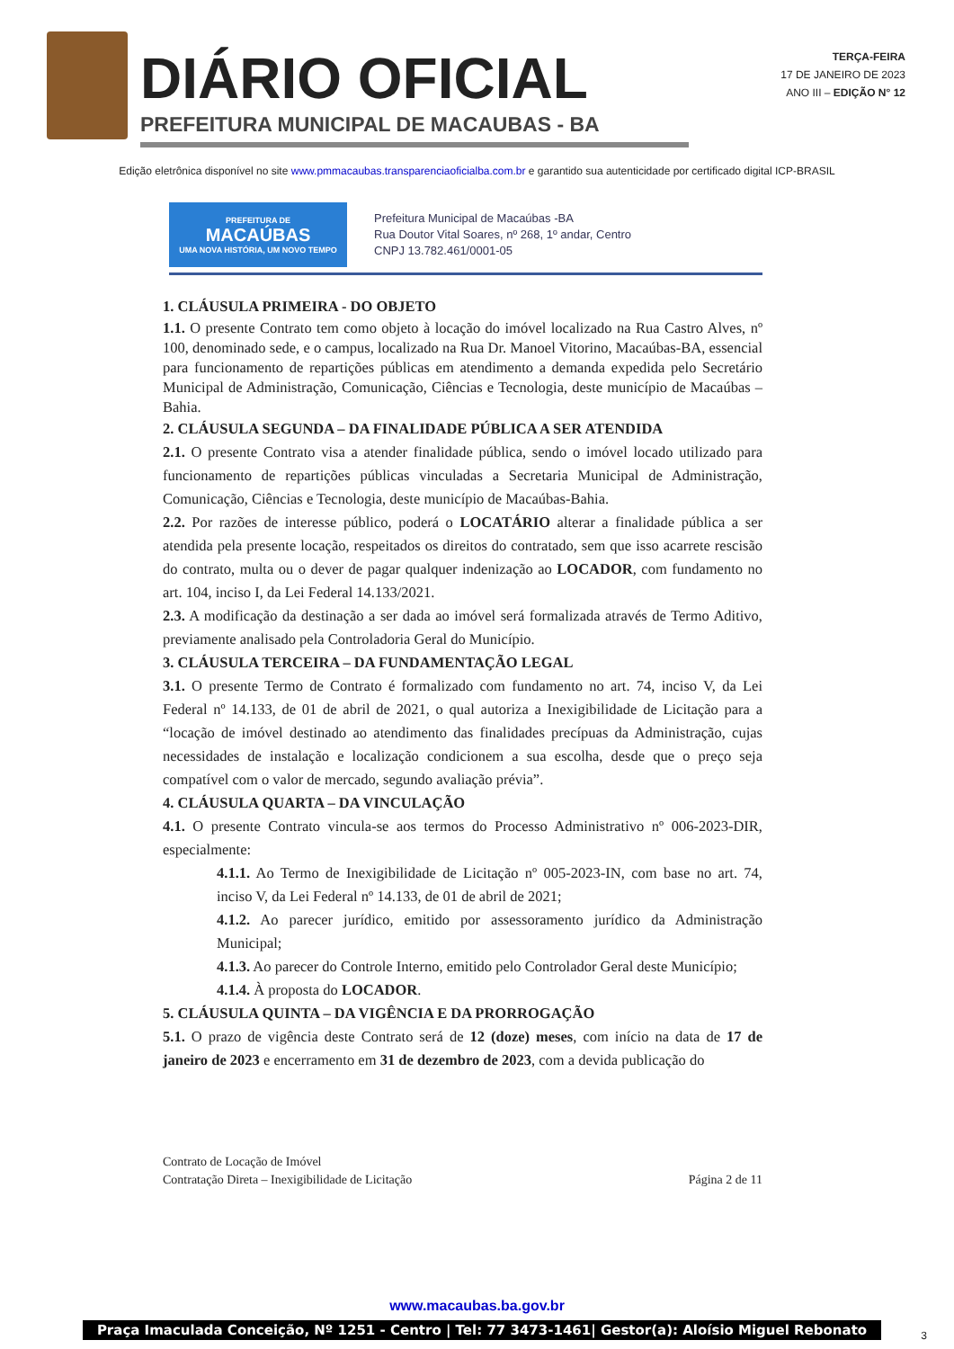DIÁRIO OFICIAL
PREFEITURA MUNICIPAL DE MACAUBAS - BA
TERÇA-FEIRA
17 DE JANEIRO DE 2023
ANO III – EDIÇÃO N° 12
Edição eletrônica disponível no site www.pmmacaubas.transparenciaoficialba.com.br e garantido sua autenticidade por certificado digital ICP-BRASIL
PREFEITURA DE
MACAÚBAS
UMA NOVA HISTÓRIA, UM NOVO TEMPO
Prefeitura Municipal de Macaúbas -BA
Rua Doutor Vital Soares, nº 268, 1º andar, Centro
CNPJ 13.782.461/0001-05
1. CLÁUSULA PRIMEIRA - DO OBJETO
1.1. O presente Contrato tem como objeto à locação do imóvel localizado na Rua Castro Alves, nº 100, denominado sede, e o campus, localizado na Rua Dr. Manoel Vitorino, Macaúbas-BA, essencial para funcionamento de repartições públicas em atendimento a demanda expedida pelo Secretário Municipal de Administração, Comunicação, Ciências e Tecnologia, deste município de Macaúbas – Bahia.
2. CLÁUSULA SEGUNDA – DA FINALIDADE PÚBLICA A SER ATENDIDA
2.1. O presente Contrato visa a atender finalidade pública, sendo o imóvel locado utilizado para funcionamento de repartições públicas vinculadas a Secretaria Municipal de Administração, Comunicação, Ciências e Tecnologia, deste município de Macaúbas-Bahia.
2.2. Por razões de interesse público, poderá o LOCATÁRIO alterar a finalidade pública a ser atendida pela presente locação, respeitados os direitos do contratado, sem que isso acarrete rescisão do contrato, multa ou o dever de pagar qualquer indenização ao LOCADOR, com fundamento no art. 104, inciso I, da Lei Federal 14.133/2021.
2.3. A modificação da destinação a ser dada ao imóvel será formalizada através de Termo Aditivo, previamente analisado pela Controladoria Geral do Município.
3. CLÁUSULA TERCEIRA – DA FUNDAMENTAÇÃO LEGAL
3.1. O presente Termo de Contrato é formalizado com fundamento no art. 74, inciso V, da Lei Federal nº 14.133, de 01 de abril de 2021, o qual autoriza a Inexigibilidade de Licitação para a “locação de imóvel destinado ao atendimento das finalidades precípuas da Administração, cujas necessidades de instalação e localização condicionem a sua escolha, desde que o preço seja compatível com o valor de mercado, segundo avaliação prévia”.
4. CLÁUSULA QUARTA – DA VINCULAÇÃO
4.1. O presente Contrato vincula-se aos termos do Processo Administrativo nº 006-2023-DIR, especialmente:
4.1.1. Ao Termo de Inexigibilidade de Licitação nº 005-2023-IN, com base no art. 74, inciso V, da Lei Federal nº 14.133, de 01 de abril de 2021;
4.1.2. Ao parecer jurídico, emitido por assessoramento jurídico da Administração Municipal;
4.1.3. Ao parecer do Controle Interno, emitido pelo Controlador Geral deste Município;
4.1.4. À proposta do LOCADOR.
5. CLÁUSULA QUINTA – DA VIGÊNCIA E DA PRORROGAÇÃO
5.1. O prazo de vigência deste Contrato será de 12 (doze) meses, com início na data de 17 de janeiro de 2023 e encerramento em 31 de dezembro de 2023, com a devida publicação do
Contrato de Locação de Imóvel
Contratação Direta – Inexigibilidade de Licitação
Página 2 de 11
www.macaubas.ba.gov.br
Praça Imaculada Conceição, Nº 1251 - Centro | Tel: 77 3473-1461| Gestor(a): Aloísio Miguel Rebonato
3